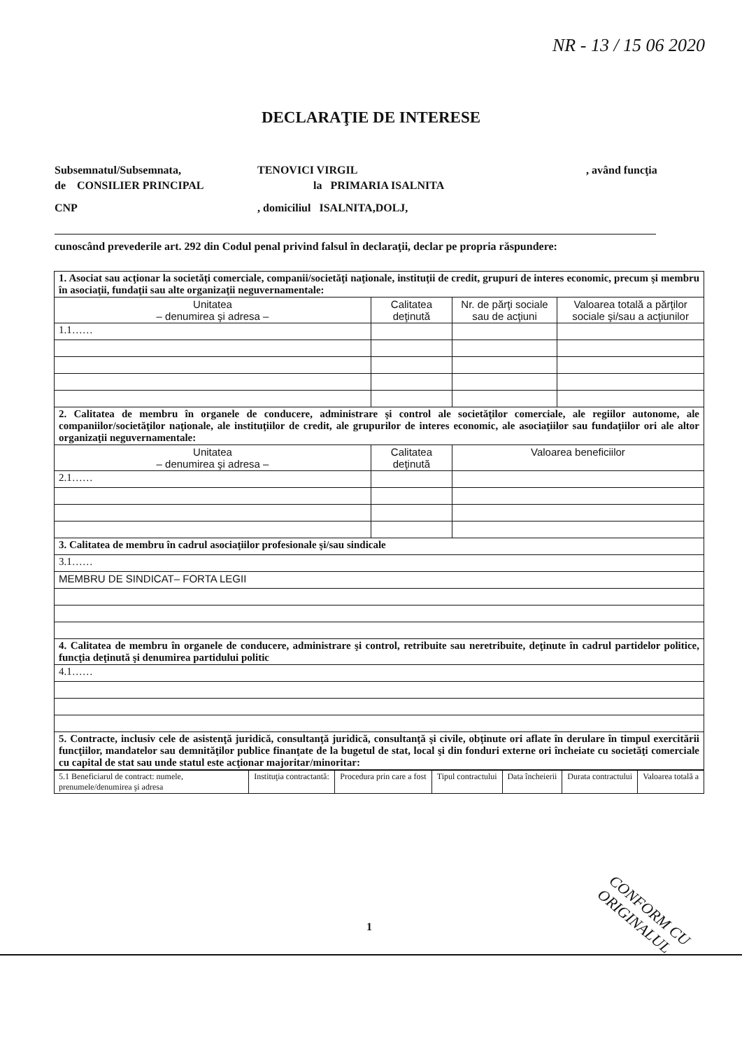NR - 13 / 15 06 2020
DECLARAŢIE DE INTERESE
Subsemnatul/Subsemnata, TENOVICI VIRGIL, având funcţia
de CONSILIER PRINCIPAL la PRIMARIA ISALNITA
CNP, domiciliul ISALNITA,DOLJ,
cunoscând prevederile art. 292 din Codul penal privind falsul în declaraţii, declar pe propria răspundere:
| 1. Asociat sau acţionar la societăţi comerciale, companii/societăţi naţionale, instituţii de credit, grupuri de interes economic, precum şi membru în asociaţii, fundaţii sau alte organizaţii neguvernamentale: | | | |
| Unitatea – denumirea şi adresa – | Calitatea deţinută | Nr. de părţi sociale sau de acţiuni | Valoarea totală a părţilor sociale şi/sau a acţiunilor |
| 1.1…… | | | |
| 2. Calitatea de membru în organele de conducere, administrare şi control ale societăţilor comerciale, ale regiilor autonome, ale companiilor/societăţilor naţionale, ale instituţiilor de credit, ale grupurilor de interes economic, ale asociaţiilor sau fundaţiilor ori ale altor organizaţii neguvernamentale: | | | |
| Unitatea – denumirea şi adresa – | Calitatea deţinută | Valoarea beneficiilor | |
| 2.1…… | | | |
| 3. Calitatea de membru în cadrul asociaţiilor profesionale şi/sau sindicale | | | |
| 3.1…… | | | |
| MEMBRU DE SINDICAT– FORTA LEGII | | | |
| 4. Calitatea de membru în organele de conducere, administrare şi control, retribuite sau neretribuite, deţinute în cadrul partidelor politice, funcţia deţinută şi denumirea partidului politic | | | |
| 4.1…… | | | |
| 5. Contracte, inclusiv cele de asistenţă juridică, consultanţă juridică, consultanţă şi civile, obţinute ori aflate în derulare în timpul exercitării funcţiilor, mandatelor sau demnităţilor publice finanţate de la bugetul de stat, local şi din fonduri externe ori încheiate cu societăţi comerciale cu capital de stat sau unde statul este acţionar majoritar/minoritar: | | | |
| 5.1 Beneficiarul de contract: numele, prenumele/denumirea şi adresa | Instituţia contractantă: | Procedura prin care a fost | Tipul contractului | Data încheierii | Durata contractului | Valoarea totală a |
1 CONFORM CU ORIGINALUL